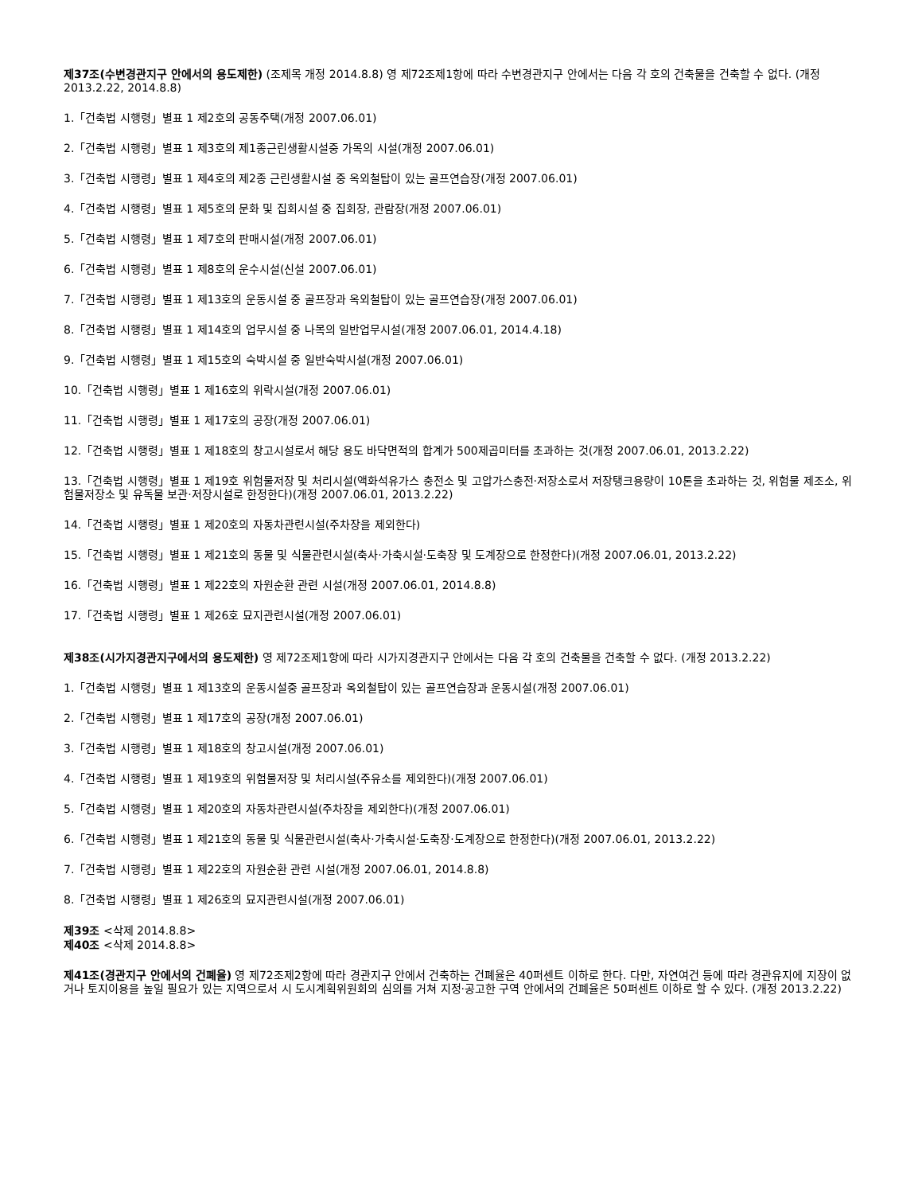제37조(수변경관지구 안에서의 용도제한) (조제목 개정 2014.8.8) 영 제72조제1항에 따라 수변경관지구 안에서는 다음 각 호의 건축물을 건축할 수 없다. (개정 2013.2.22, 2014.8.8)
1.「건축법 시행령」별표 1 제2호의 공동주택(개정 2007.06.01)
2.「건축법 시행령」별표 1 제3호의 제1종근린생활시설중 가목의 시설(개정 2007.06.01)
3.「건축법 시행령」별표 1 제4호의 제2종 근린생활시설 중 옥외철탑이 있는 골프연습장(개정 2007.06.01)
4.「건축법 시행령」별표 1 제5호의 문화 및 집회시설 중 집회장, 관람장(개정 2007.06.01)
5.「건축법 시행령」별표 1 제7호의 판매시설(개정 2007.06.01)
6.「건축법 시행령」별표 1 제8호의 운수시설(신설 2007.06.01)
7.「건축법 시행령」별표 1 제13호의 운동시설 중 골프장과 옥외철탑이 있는 골프연습장(개정 2007.06.01)
8.「건축법 시행령」별표 1 제14호의 업무시설 중 나목의 일반업무시설(개정 2007.06.01, 2014.4.18)
9.「건축법 시행령」별표 1 제15호의 숙박시설 중 일반숙박시설(개정 2007.06.01)
10.「건축법 시행령」별표 1 제16호의 위락시설(개정 2007.06.01)
11.「건축법 시행령」별표 1 제17호의 공장(개정 2007.06.01)
12.「건축법 시행령」별표 1 제18호의 창고시설로서 해당 용도 바닥면적의 합계가 500제곱미터를 초과하는 것(개정 2007.06.01, 2013.2.22)
13.「건축법 시행령」별표 1 제19호 위험물저장 및 처리시설(액화석유가스 충전소 및 고압가스충전·저장소로서 저장탱크용량이 10톤을 초과하는 것, 위험물 제조소, 위험물저장소 및 유독물 보관·저장시설로 한정한다)(개정 2007.06.01, 2013.2.22)
14.「건축법 시행령」별표 1 제20호의 자동차관련시설(주차장을 제외한다)
15.「건축법 시행령」별표 1 제21호의 동물 및 식물관련시설(축사·가축시설·도축장 및 도계장으로 한정한다)(개정 2007.06.01, 2013.2.22)
16.「건축법 시행령」별표 1 제22호의 자원순환 관련 시설(개정 2007.06.01, 2014.8.8)
17.「건축법 시행령」별표 1 제26호 묘지관련시설(개정 2007.06.01)
제38조(시가지경관지구에서의 용도제한) 영 제72조제1항에 따라 시가지경관지구 안에서는 다음 각 호의 건축물을 건축할 수 없다. (개정 2013.2.22)
1.「건축법 시행령」별표 1 제13호의 운동시설중 골프장과 옥외철탑이 있는 골프연습장과 운동시설(개정 2007.06.01)
2.「건축법 시행령」별표 1 제17호의 공장(개정 2007.06.01)
3.「건축법 시행령」별표 1 제18호의 창고시설(개정 2007.06.01)
4.「건축법 시행령」별표 1 제19호의 위험물저장 및 처리시설(주유소를 제외한다)(개정 2007.06.01)
5.「건축법 시행령」별표 1 제20호의 자동차관련시설(주차장을 제외한다)(개정 2007.06.01)
6.「건축법 시행령」별표 1 제21호의 동물 및 식물관련시설(축사·가축시설·도축장·도계장으로 한정한다)(개정 2007.06.01, 2013.2.22)
7.「건축법 시행령」별표 1 제22호의 자원순환 관련 시설(개정 2007.06.01, 2014.8.8)
8.「건축법 시행령」별표 1 제26호의 묘지관련시설(개정 2007.06.01)
제39조 <삭제 2014.8.8>
제40조 <삭제 2014.8.8>
제41조(경관지구 안에서의 건폐율) 영 제72조제2항에 따라 경관지구 안에서 건축하는 건폐율은 40퍼센트 이하로 한다. 다만, 자연여건 등에 따라 경관유지에 지장이 없거나 토지이용을 높일 필요가 있는 지역으로서 시 도시계획위원회의 심의를 거쳐 지정·공고한 구역 안에서의 건폐율은 50퍼센트 이하로 할 수 있다. (개정 2013.2.22)